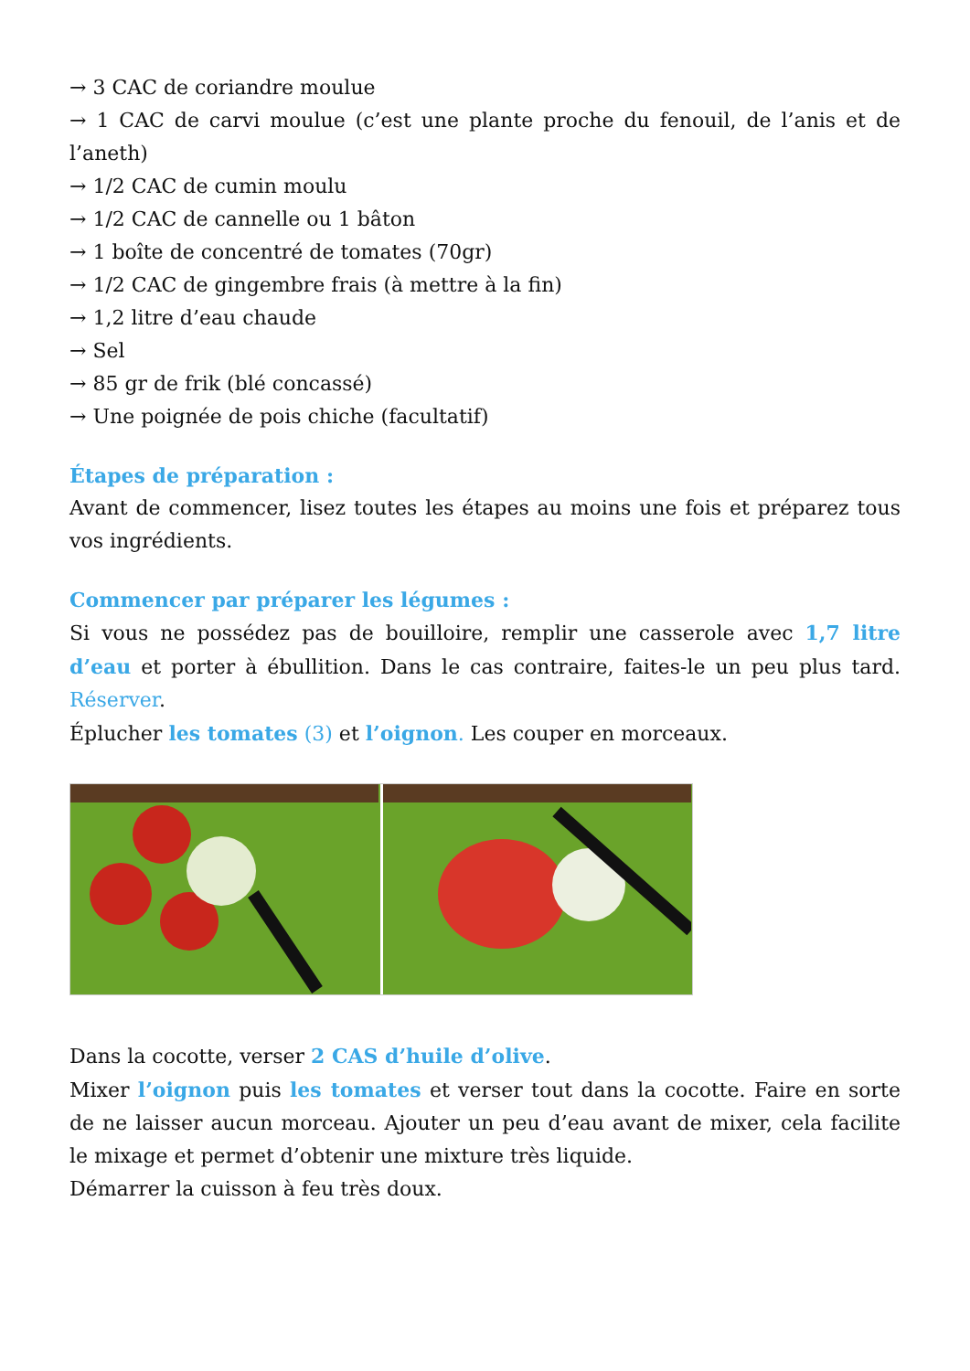→ 3 CAC de coriandre moulue
→ 1 CAC de carvi moulue (c’est une plante proche du fenouil, de l’anis et de l’aneth)
→ 1/2 CAC de cumin moulu
→ 1/2 CAC de cannelle ou 1 bâton
→ 1 boîte de concentré de tomates (70gr)
→ 1/2 CAC de gingembre frais (à mettre à la fin)
→ 1,2 litre d’eau chaude
→ Sel
→ 85 gr de frik (blé concassé)
→ Une poignée de pois chiche (facultatif)
Étapes de préparation :
Avant de commencer, lisez toutes les étapes au moins une fois et préparez tous vos ingrédients.
Commencer par préparer les légumes :
Si vous ne possédez pas de bouilloire, remplir une casserole avec 1,7 litre d’eau et porter à ébullition. Dans le cas contraire, faites-le un peu plus tard. Réserver.
Éplucher les tomates (3) et l’oignon. Les couper en morceaux.
Dans la cocotte, verser 2 CAS d’huile d’olive.
Mixer l’oignon puis les tomates et verser tout dans la cocotte. Faire en sorte de ne laisser aucun morceau. Ajouter un peu d’eau avant de mixer, cela facilite le mixage et permet d’obtenir une mixture très liquide.
Démarrer la cuisson à feu très doux.